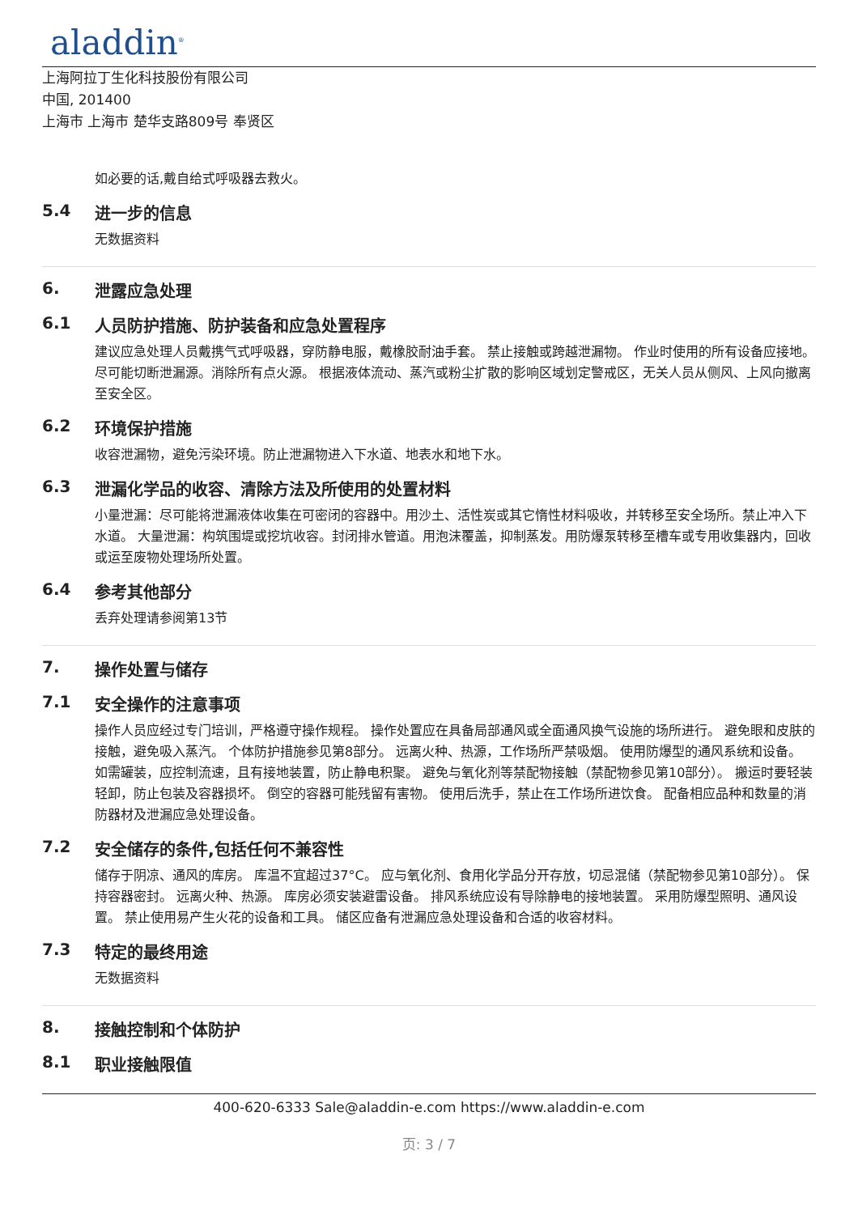aladdin<sup>®</sup>
上海阿拉丁生化科技股份有限公司
中国, 201400
上海市 上海市 楚华支路809号 奉贤区
如必要的话,戴自给式呼吸器去救火。
5.4 进一步的信息
无数据资料
6. 泄露应急处理
6.1 人员防护措施、防护装备和应急处置程序
建议应急处理人员戴携气式呼吸器，穿防静电服，戴橡胶耐油手套。 禁止接触或跨越泄漏物。 作业时使用的所有设备应接地。 尽可能切断泄漏源。消除所有点火源。 根据液体流动、蒸汽或粉尘扩散的影响区域划定警戒区，无关人员从侧风、上风向撤离至安全区。
6.2 环境保护措施
收容泄漏物，避免污染环境。防止泄漏物进入下水道、地表水和地下水。
6.3 泄漏化学品的收容、清除方法及所使用的处置材料
小量泄漏：尽可能将泄漏液体收集在可密闭的容器中。用沙土、活性炭或其它惰性材料吸收，并转移至安全场所。禁止冲入下水道。 大量泄漏：构筑围堤或挖坑收容。封闭排水管道。用泡沫覆盖，抑制蒸发。用防爆泵转移至槽车或专用收集器内，回收或运至废物处理场所处置。
6.4 参考其他部分
丢弃处理请参阅第13节
7. 操作处置与储存
7.1 安全操作的注意事项
操作人员应经过专门培训，严格遵守操作规程。 操作处置应在具备局部通风或全面通风换气设施的场所进行。 避免眼和皮肤的接触，避免吸入蒸汽。 个体防护措施参见第8部分。 远离火种、热源，工作场所严禁吸烟。 使用防爆型的通风系统和设备。 如需罐装，应控制流速，且有接地装置，防止静电积聚。 避免与氧化剂等禁配物接触（禁配物参见第10部分）。 搬运时要轻装轻卸，防止包装及容器损坏。 倒空的容器可能残留有害物。 使用后洗手，禁止在工作场所进饮食。 配备相应品种和数量的消防器材及泄漏应急处理设备。
7.2 安全储存的条件,包括任何不兼容性
储存于阴凉、通风的库房。 库温不宜超过37°C。 应与氧化剂、食用化学品分开存放，切忌混储（禁配物参见第10部分）。 保持容器密封。 远离火种、热源。 库房必须安装避雷设备。 排风系统应设有导除静电的接地装置。 采用防爆型照明、通风设置。 禁止使用易产生火花的设备和工具。 储区应备有泄漏应急处理设备和合适的收容材料。
7.3 特定的最终用途
无数据资料
8. 接触控制和个体防护
8.1 职业接触限值
400-620-6333 Sale@aladdin-e.com https://www.aladdin-e.com
页: 3 / 7